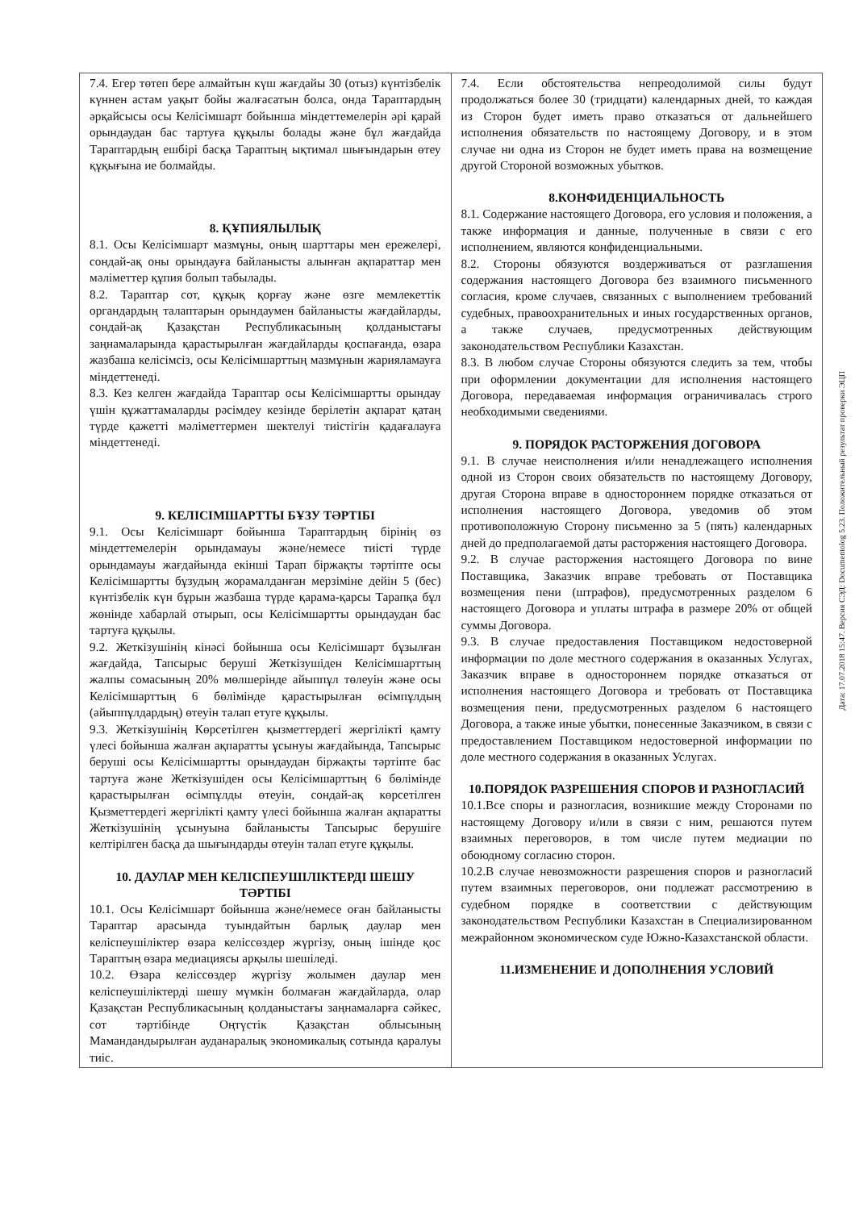| 7.4. Егер төтеп бере алмайтын күш жағдайы 30 (отыз) күнтізбелік күннен астам уақыт бойы жалғасатын болса, онда Тараптардың әрқайсысы осы Келісімшарт бойынша міндеттемелерін әрі қарай орындаудан бас тартуға құқылы болады және бұл жағдайда Тараптардың ешбірі басқа Тараптың ықтимал шығындарын өтеу құқығына ие болмайды. 8. ҚҰПИЯЛЫЛЫҚ 8.1. Осы Келісімшарт мазмұны, оның шарттары мен ережелері, сондай-ақ оны орындауға байланысты алынған ақпараттар мен мәліметтер құпия болып табылады. 8.2. Тараптар сот, құқық қорғау және өзге мемлекеттік органдардың талаптарын орындаумен байланысты жағдайларды, сондай-ақ Қазақстан Республикасының қолданыстағы заңнамаларында қарастырылған жағдайларды қоспағанда, өзара жазбаша келісімсіз, осы Келісімшарттың мазмұнын жарияламауға міндеттенеді. 8.3. Кез келген жағдайда Тараптар осы Келісімшартты орындау үшін құжаттамаларды рәсімдеу кезінде берілетін ақпарат қатаң түрде қажетті мәліметтермен шектелуі тиістігін қадағалауға міндеттенеді. 9. КЕЛІСІМШАРТТЫ БҰЗУ ТӘРТІБІ 9.1. Осы Келісімшарт бойынша Тараптардың бірінің өз міндеттемелерін орындамауы және/немесе тиісті түрде орындамауы жағдайында екінші Тарап біржақты тәртіпте осы Келісімшартты бұзудың жорамалданған мерзіміне дейін 5 (бес) күнтізбелік күн бұрын жазбаша түрде қарама-қарсы Тарапқа бұл жөнінде хабарлай отырып, осы Келісімшартты орындаудан бас тартуға құқылы. 9.2. Жеткізушінің кінәсі бойынша осы Келісімшарт бұзылған жағдайда, Тапсырыс беруші Жеткізушіден Келісімшарттың жалпы сомасының 20% мөлшерінде айыппұл төлеуін және осы Келісімшарттың 6 бөлімінде қарастырылған өсімпұлдың (айыппұлдардың) өтеуін талап етуге құқылы. 9.3. Жеткізушінің Көрсетілген қызметтердегі жергілікті қамту үлесі бойынша жалған ақпаратты ұсынуы жағдайында, Тапсырыс беруші осы Келісімшартты орындаудан біржақты тәртіпте бас тартуға және Жеткізушіден осы Келісімшарттың 6 бөлімінде қарастырылған өсімпұлды өтеуін, сондай-ақ көрсетілген Қызметтердегі жергілікті қамту үлесі бойынша жалған ақпаратты Жеткізушінің ұсынуына байланысты Тапсырыс берушіге келтірілген басқа да шығындарды өтеуін талап етуге құқылы. 10. ДАУЛАР МЕН КЕЛІСПЕУШІЛІКТЕРДІ ШЕШУ ТӘРТІБІ 10.1. Осы Келісімшарт бойынша және/немесе оған байланысты Тараптар арасында туындайтын барлық даулар мен келіспеушіліктер өзара келіссөздер жүргізу, оның ішінде қос Тараптың өзара медиациясы арқылы шешіледі. 10.2. Өзара келіссөздер жүргізу жолымен даулар мен келіспеушіліктерді шешу мүмкін болмаған жағдайларда, олар Қазақстан Республикасының қолданыстағы заңнамаларға сәйкес, сот тәртібінде Оңтүстік Қазақстан облысының Мамандандырылған ауданаралық экономикалық сотында қаралуы тиіс. | 7.4. Если обстоятельства непреодолимой силы будут продолжаться более 30 (тридцати) календарных дней, то каждая из Сторон будет иметь право отказаться от дальнейшего исполнения обязательств по настоящему Договору, и в этом случае ни одна из Сторон не будет иметь права на возмещение другой Стороной возможных убытков. 8.КОНФИДЕНЦИАЛЬНОСТЬ 8.1. Содержание настоящего Договора, его условия и положения, а также информация и данные, полученные в связи с его исполнением, являются конфиденциальными. 8.2. Стороны обязуются воздерживаться от разглашения содержания настоящего Договора без взаимного письменного согласия, кроме случаев, связанных с выполнением требований судебных, правоохранительных и иных государственных органов, а также случаев, предусмотренных действующим законодательством Республики Казахстан. 8.3. В любом случае Стороны обязуются следить за тем, чтобы при оформлении документации для исполнения настоящего Договора, передаваемая информация ограничивалась строго необходимыми сведениями. 9. ПОРЯДОК РАСТОРЖЕНИЯ ДОГОВОРА 9.1. В случае неисполнения и/или ненадлежащего исполнения одной из Сторон своих обязательств по настоящему Договору, другая Сторона вправе в одностороннем порядке отказаться от исполнения настоящего Договора, уведомив об этом противоположную Сторону письменно за 5 (пять) календарных дней до предполагаемой даты расторжения настоящего Договора. 9.2. В случае расторжения настоящего Договора по вине Поставщика, Заказчик вправе требовать от Поставщика возмещения пени (штрафов), предусмотренных разделом 6 настоящего Договора и уплаты штрафа в размере 20% от общей суммы Договора. 9.3. В случае предоставления Поставщиком недостоверной информации по доле местного содержания в оказанных Услугах, Заказчик вправе в одностороннем порядке отказаться от исполнения настоящего Договора и требовать от Поставщика возмещения пени, предусмотренных разделом 6 настоящего Договора, а также иные убытки, понесенные Заказчиком, в связи с предоставлением Поставщиком недостоверной информации по доле местного содержания в оказанных Услугах. 10.ПОРЯДОК РАЗРЕШЕНИЯ СПОРОВ И РАЗНОГЛАСИЙ 10.1.Все споры и разногласия, возникшие между Сторонами по настоящему Договору и/или в связи с ним, решаются путем взаимных переговоров, в том числе путем медиации по обоюдному согласию сторон. 10.2.В случае невозможности разрешения споров и разногласий путем взаимных переговоров, они подлежат рассмотрению в судебном порядке в соответствии с действующим законодательством Республики Казахстан в Специализированном межрайонном экономическом суде Южно-Казахстанской области. 11.ИЗМЕНЕНИЕ И ДОПОЛНЕНИЯ УСЛОВИЙ |
Дата: 17.07.2018 15:47. Версия СЭД: Documentolog 5.23. Положительный результат проверки ЭЦП